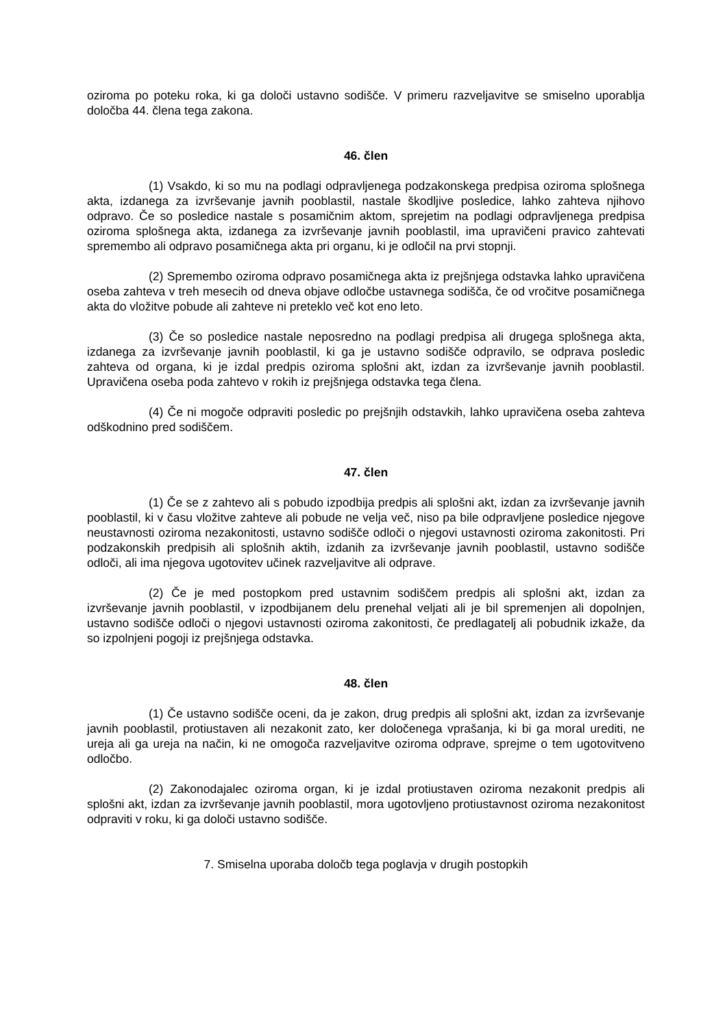oziroma po poteku roka, ki ga določi ustavno sodišče. V primeru razveljavitve se smiselno uporablja določba 44. člena tega zakona.
46. člen
(1) Vsakdo, ki so mu na podlagi odpravljenega podzakonskega predpisa oziroma splošnega akta, izdanega za izvrševanje javnih pooblastil, nastale škodljive posledice, lahko zahteva njihovo odpravo. Če so posledice nastale s posamičnim aktom, sprejetim na podlagi odpravljenega predpisa oziroma splošnega akta, izdanega za izvrševanje javnih pooblastil, ima upravičeni pravico zahtevati spremembo ali odpravo posamičnega akta pri organu, ki je odločil na prvi stopnji.
(2) Spremembo oziroma odpravo posamičnega akta iz prejšnjega odstavka lahko upravičena oseba zahteva v treh mesecih od dneva objave odločbe ustavnega sodišča, če od vročitve posamičnega akta do vložitve pobude ali zahteve ni preteklo več kot eno leto.
(3) Če so posledice nastale neposredno na podlagi predpisa ali drugega splošnega akta, izdanega za izvrševanje javnih pooblastil, ki ga je ustavno sodišče odpravilo, se odprava posledic zahteva od organa, ki je izdal predpis oziroma splošni akt, izdan za izvrševanje javnih pooblastil. Upravičena oseba poda zahtevo v rokih iz prejšnjega odstavka tega člena.
(4) Če ni mogoče odpraviti posledic po prejšnjih odstavkih, lahko upravičena oseba zahteva odškodnino pred sodiščem.
47. člen
(1) Če se z zahtevo ali s pobudo izpodbija predpis ali splošni akt, izdan za izvrševanje javnih pooblastil, ki v času vložitve zahteve ali pobude ne velja več, niso pa bile odpravljene posledice njegove neustavnosti oziroma nezakonitosti, ustavno sodišče odloči o njegovi ustavnosti oziroma zakonitosti. Pri podzakonskih predpisih ali splošnih aktih, izdanih za izvrševanje javnih pooblastil, ustavno sodišče odloči, ali ima njegova ugotovitev učinek razveljavitve ali odprave.
(2) Če je med postopkom pred ustavnim sodiščem predpis ali splošni akt, izdan za izvrševanje javnih pooblastil, v izpodbijanem delu prenehal veljati ali je bil spremenjen ali dopolnjen, ustavno sodišče odloči o njegovi ustavnosti oziroma zakonitosti, če predlagatelj ali pobudnik izkaže, da so izpolnjeni pogoji iz prejšnjega odstavka.
48. člen
(1) Če ustavno sodišče oceni, da je zakon, drug predpis ali splošni akt, izdan za izvrševanje javnih pooblastil, protiustaven ali nezakonit zato, ker določenega vprašanja, ki bi ga moral urediti, ne ureja ali ga ureja na način, ki ne omogoča razveljavitve oziroma odprave, sprejme o tem ugotovitveno odločbo.
(2) Zakonodajalec oziroma organ, ki je izdal protiustaven oziroma nezakonit predpis ali splošni akt, izdan za izvrševanje javnih pooblastil, mora ugotovljeno protiustavnost oziroma nezakonitost odpraviti v roku, ki ga določi ustavno sodišče.
7. Smiselna uporaba določb tega poglavja v drugih postopkih